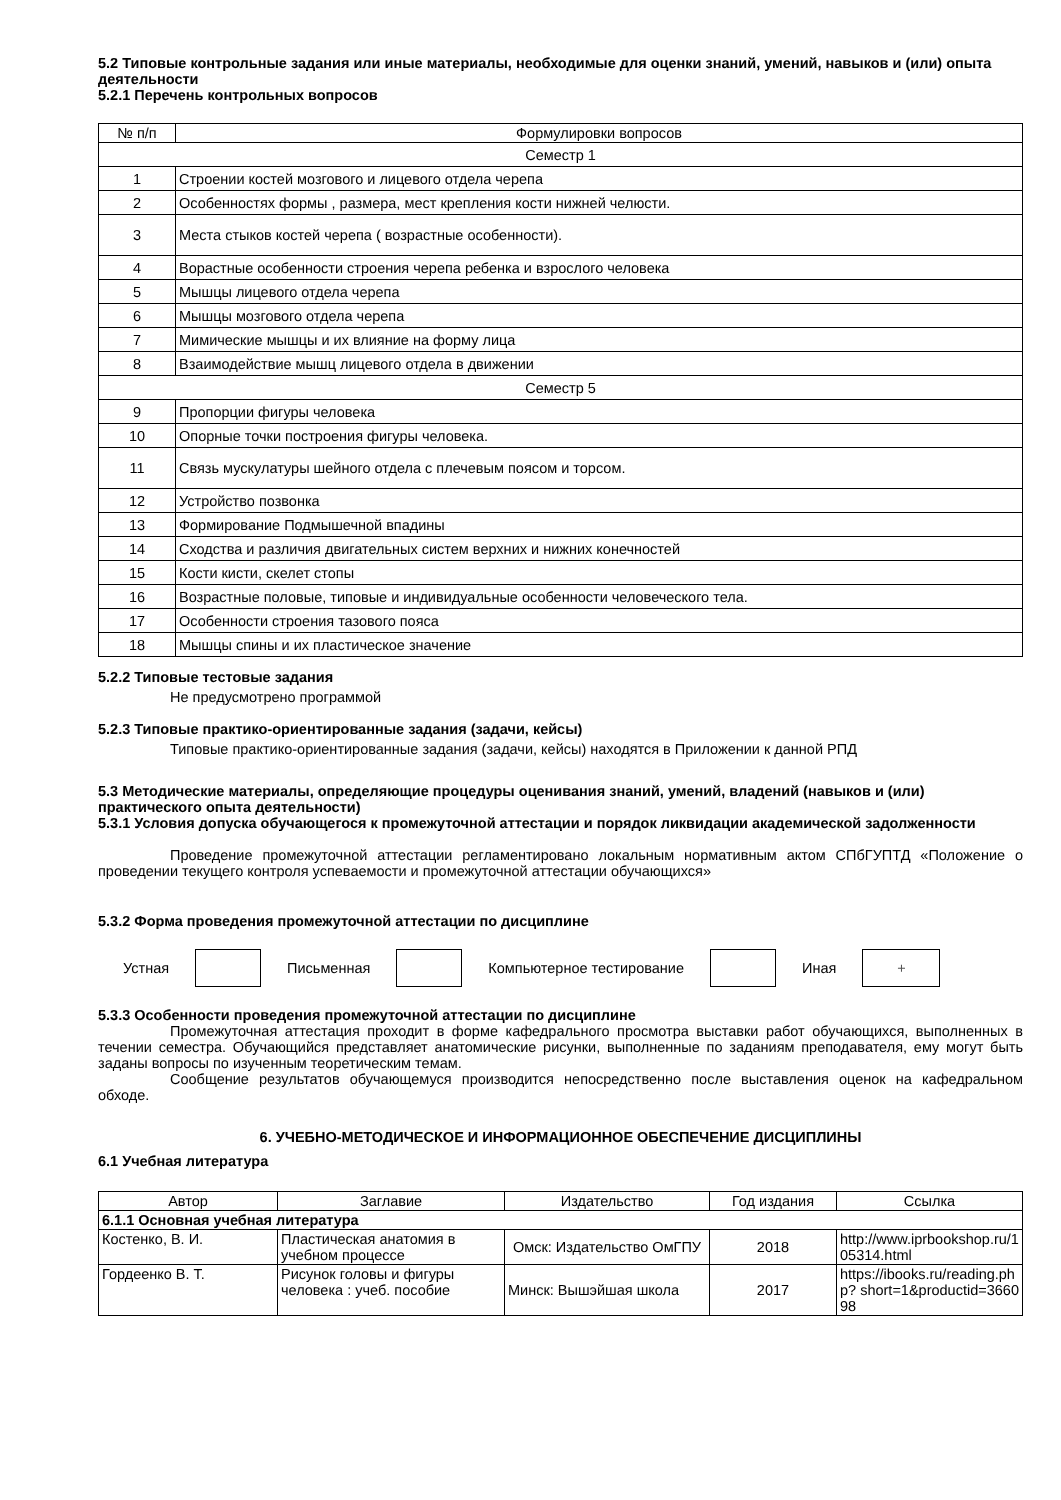5.2 Типовые контрольные задания или иные материалы, необходимые для оценки знаний, умений, навыков и (или) опыта деятельности
5.2.1 Перечень контрольных вопросов
| № п/п | Формулировки вопросов |
| --- | --- |
| Семестр 1 | |
| 1 | Строении костей мозгового и лицевого отдела черепа |
| 2 | Особенностях формы , размера, мест крепления кости нижней челюсти. |
| 3 | Места стыков костей черепа ( возрастные особенности). |
| 4 | Ворастные особенности строения черепа ребенка и взрослого человека |
| 5 | Мышцы лицевого отдела черепа |
| 6 | Мышцы мозгового отдела черепа |
| 7 | Мимические мышцы и их влияние на форму лица |
| 8 | Взаимодействие мышц лицевого отдела в движении |
| Семестр 5 | |
| 9 | Пропорции фигуры человека |
| 10 | Опорные точки построения фигуры человека. |
| 11 | Связь мускулатуры шейного отдела с плечевым поясом и торсом. |
| 12 | Устройство позвонка |
| 13 | Формирование Подмышечной впадины |
| 14 | Сходства и различия двигательных систем верхних и нижних конечностей |
| 15 | Кости кисти, скелет стопы |
| 16 | Возрастные половые, типовые и индивидуальные особенности человеческого тела. |
| 17 | Особенности строения тазового пояса |
| 18 | Мышцы спины и их пластическое значение |
5.2.2 Типовые тестовые задания
Не предусмотрено программой
5.2.3 Типовые практико-ориентированные задания (задачи, кейсы)
Типовые практико-ориентированные задания (задачи, кейсы) находятся в Приложении к данной РПД
5.3 Методические материалы, определяющие процедуры оценивания знаний, умений, владений (навыков и (или) практического опыта деятельности)
5.3.1 Условия допуска обучающегося к промежуточной аттестации и порядок ликвидации академической задолженности
Проведение промежуточной аттестации регламентировано локальным нормативным актом СПбГУПТД «Положение о проведении текущего контроля успеваемости и промежуточной аттестации обучающихся»
5.3.2 Форма проведения промежуточной аттестации по дисциплине
Устная Письменная Компьютерное тестирование Иная
+
5.3.3 Особенности проведения промежуточной аттестации по дисциплине
Промежуточная аттестация проходит в форме кафедрального просмотра выставки работ обучающихся, выполненных в течении семестра. Обучающийся представляет анатомические рисунки, выполненные по заданиям преподавателя, ему могут быть заданы вопросы по изученным теоретическим темам.
Сообщение результатов обучающемуся производится непосредственно после выставления оценок на кафедральном обходе.
6. УЧЕБНО-МЕТОДИЧЕСКОЕ И ИНФОРМАЦИОННОЕ ОБЕСПЕЧЕНИЕ ДИСЦИПЛИНЫ
6.1 Учебная литература
| Автор | Заглавие | Издательство | Год издания | Ссылка |
| --- | --- | --- | --- | --- |
| 6.1.1 Основная учебная литература | | | | |
| Костенко, В. И. | Пластическая анатомия в учебном процессе | Омск: Издательство ОмГПУ | 2018 | http://www.iprbookshop.ru/105314.html |
| Гордеенко В. Т. | Рисунок головы и фигуры человека : учеб. пособие | Минск: Вышэйшая школа | 2017 | https://ibooks.ru/reading.php? short=1&productid=366098 |